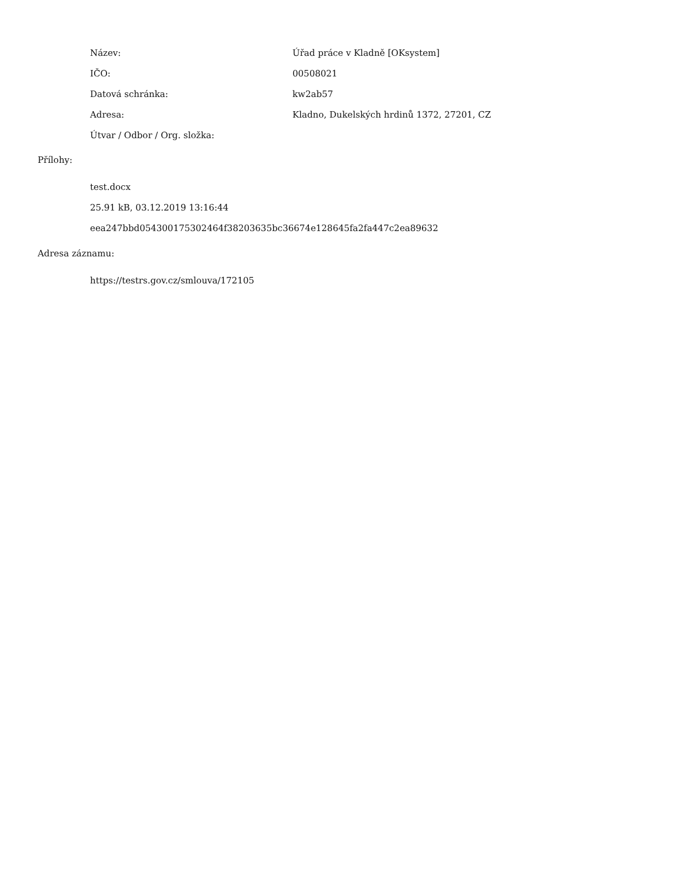| Název: | Úřad práce v Kladně [OKsystem] |
| IČO: | 00508021 |
| Datová schránka: | kw2ab57 |
| Adresa: | Kladno, Dukelských hrdinů 1372, 27201, CZ |
| Útvar / Odbor / Org. složka: | |
Přílohy:
test.docx
25.91 kB, 03.12.2019 13:16:44
eea247bbd054300175302464f38203635bc36674e128645fa2fa447c2ea89632
Adresa záznamu:
https://testrs.gov.cz/smlouva/172105